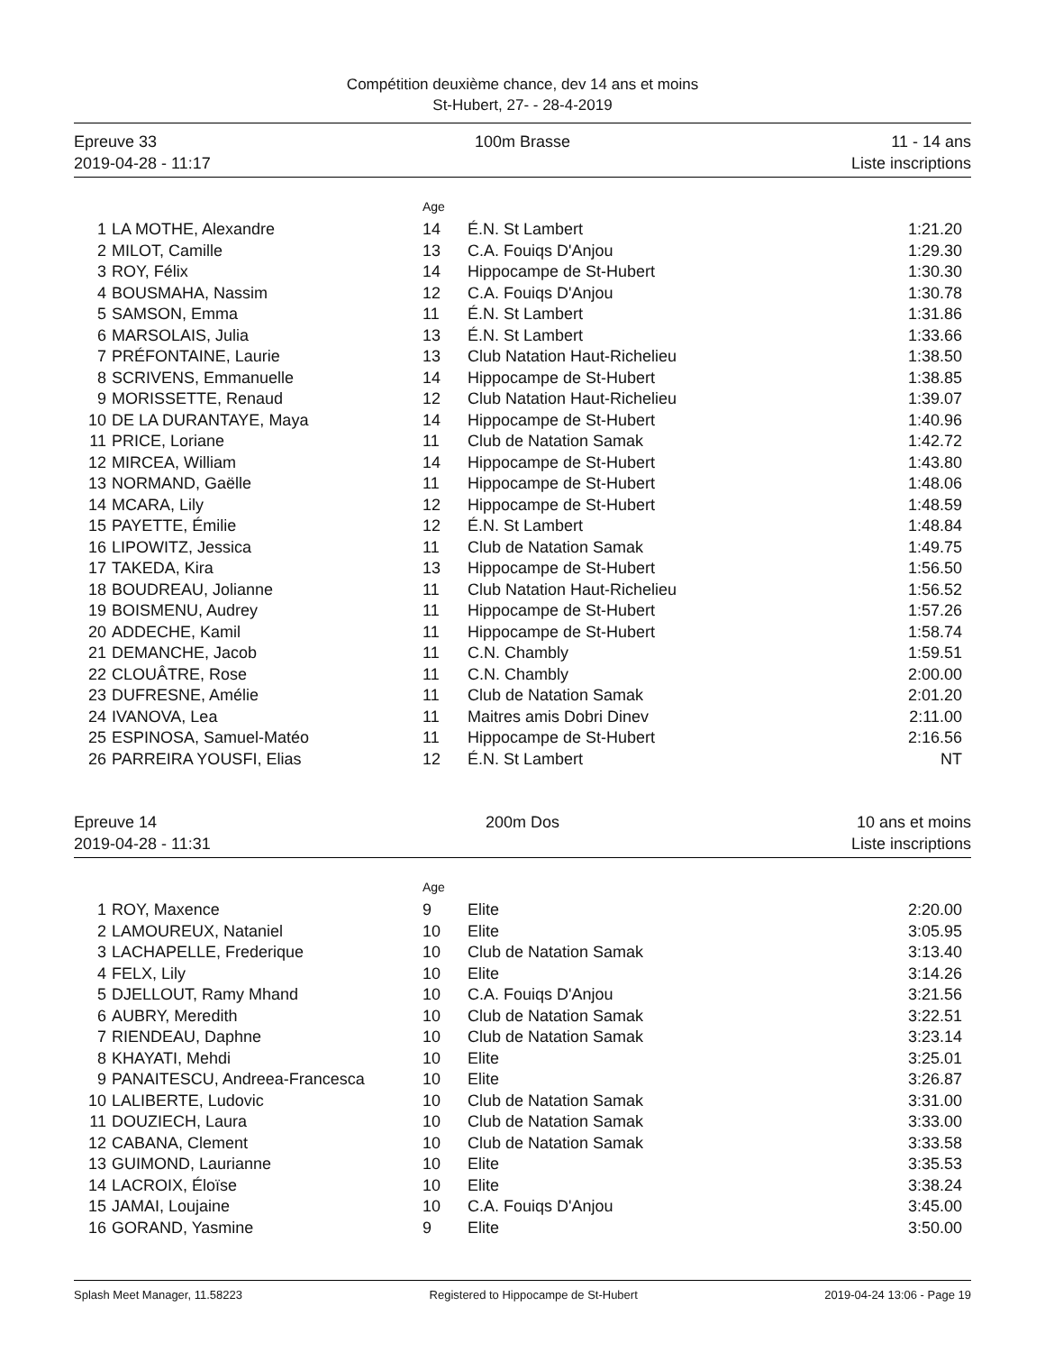Compétition deuxième chance, dev 14 ans et moins
St-Hubert, 27- - 28-4-2019
Epreuve 33
2019-04-28 - 11:17
100m Brasse 11 - 14 ans
Liste inscriptions
| | | Age | | |
| 1 | LA MOTHE, Alexandre | 14 | É.N. St Lambert | 1:21.20 |
| 2 | MILOT, Camille | 13 | C.A. Fouiqs D'Anjou | 1:29.30 |
| 3 | ROY, Félix | 14 | Hippocampe de St-Hubert | 1:30.30 |
| 4 | BOUSMAHA, Nassim | 12 | C.A. Fouiqs D'Anjou | 1:30.78 |
| 5 | SAMSON, Emma | 11 | É.N. St Lambert | 1:31.86 |
| 6 | MARSOLAIS, Julia | 13 | É.N. St Lambert | 1:33.66 |
| 7 | PRÉFONTAINE, Laurie | 13 | Club Natation Haut-Richelieu | 1:38.50 |
| 8 | SCRIVENS, Emmanuelle | 14 | Hippocampe de St-Hubert | 1:38.85 |
| 9 | MORISSETTE, Renaud | 12 | Club Natation Haut-Richelieu | 1:39.07 |
| 10 | DE LA DURANTAYE, Maya | 14 | Hippocampe de St-Hubert | 1:40.96 |
| 11 | PRICE, Loriane | 11 | Club de Natation Samak | 1:42.72 |
| 12 | MIRCEA, William | 14 | Hippocampe de St-Hubert | 1:43.80 |
| 13 | NORMAND, Gaëlle | 11 | Hippocampe de St-Hubert | 1:48.06 |
| 14 | MCARA, Lily | 12 | Hippocampe de St-Hubert | 1:48.59 |
| 15 | PAYETTE, Émilie | 12 | É.N. St Lambert | 1:48.84 |
| 16 | LIPOWITZ, Jessica | 11 | Club de Natation Samak | 1:49.75 |
| 17 | TAKEDA, Kira | 13 | Hippocampe de St-Hubert | 1:56.50 |
| 18 | BOUDREAU, Jolianne | 11 | Club Natation Haut-Richelieu | 1:56.52 |
| 19 | BOISMENU, Audrey | 11 | Hippocampe de St-Hubert | 1:57.26 |
| 20 | ADDECHE, Kamil | 11 | Hippocampe de St-Hubert | 1:58.74 |
| 21 | DEMANCHE, Jacob | 11 | C.N. Chambly | 1:59.51 |
| 22 | CLOUÂTRE, Rose | 11 | C.N. Chambly | 2:00.00 |
| 23 | DUFRESNE, Amélie | 11 | Club de Natation Samak | 2:01.20 |
| 24 | IVANOVA, Lea | 11 | Maitres amis Dobri Dinev | 2:11.00 |
| 25 | ESPINOSA, Samuel-Matéo | 11 | Hippocampe de St-Hubert | 2:16.56 |
| 26 | PARREIRA YOUSFI, Elias | 12 | É.N. St Lambert | NT |
Epreuve 14
2019-04-28 - 11:31
200m Dos 10 ans et moins
Liste inscriptions
| | | Age | | |
| 1 | ROY, Maxence | 9 | Elite | 2:20.00 |
| 2 | LAMOUREUX, Nataniel | 10 | Elite | 3:05.95 |
| 3 | LACHAPELLE, Frederique | 10 | Club de Natation Samak | 3:13.40 |
| 4 | FELX, Lily | 10 | Elite | 3:14.26 |
| 5 | DJELLOUT, Ramy Mhand | 10 | C.A. Fouiqs D'Anjou | 3:21.56 |
| 6 | AUBRY, Meredith | 10 | Club de Natation Samak | 3:22.51 |
| 7 | RIENDEAU, Daphne | 10 | Club de Natation Samak | 3:23.14 |
| 8 | KHAYATI, Mehdi | 10 | Elite | 3:25.01 |
| 9 | PANAITESCU, Andreea-Francesca | 10 | Elite | 3:26.87 |
| 10 | LALIBERTE, Ludovic | 10 | Club de Natation Samak | 3:31.00 |
| 11 | DOUZIECH, Laura | 10 | Club de Natation Samak | 3:33.00 |
| 12 | CABANA, Clement | 10 | Club de Natation Samak | 3:33.58 |
| 13 | GUIMOND, Laurianne | 10 | Elite | 3:35.53 |
| 14 | LACROIX, Éloïse | 10 | Elite | 3:38.24 |
| 15 | JAMAI, Loujaine | 10 | C.A. Fouiqs D'Anjou | 3:45.00 |
| 16 | GORAND, Yasmine | 9 | Elite | 3:50.00 |
Splash Meet Manager, 11.58223 Registered to Hippocampe de St-Hubert 2019-04-24 13:06 - Page 19